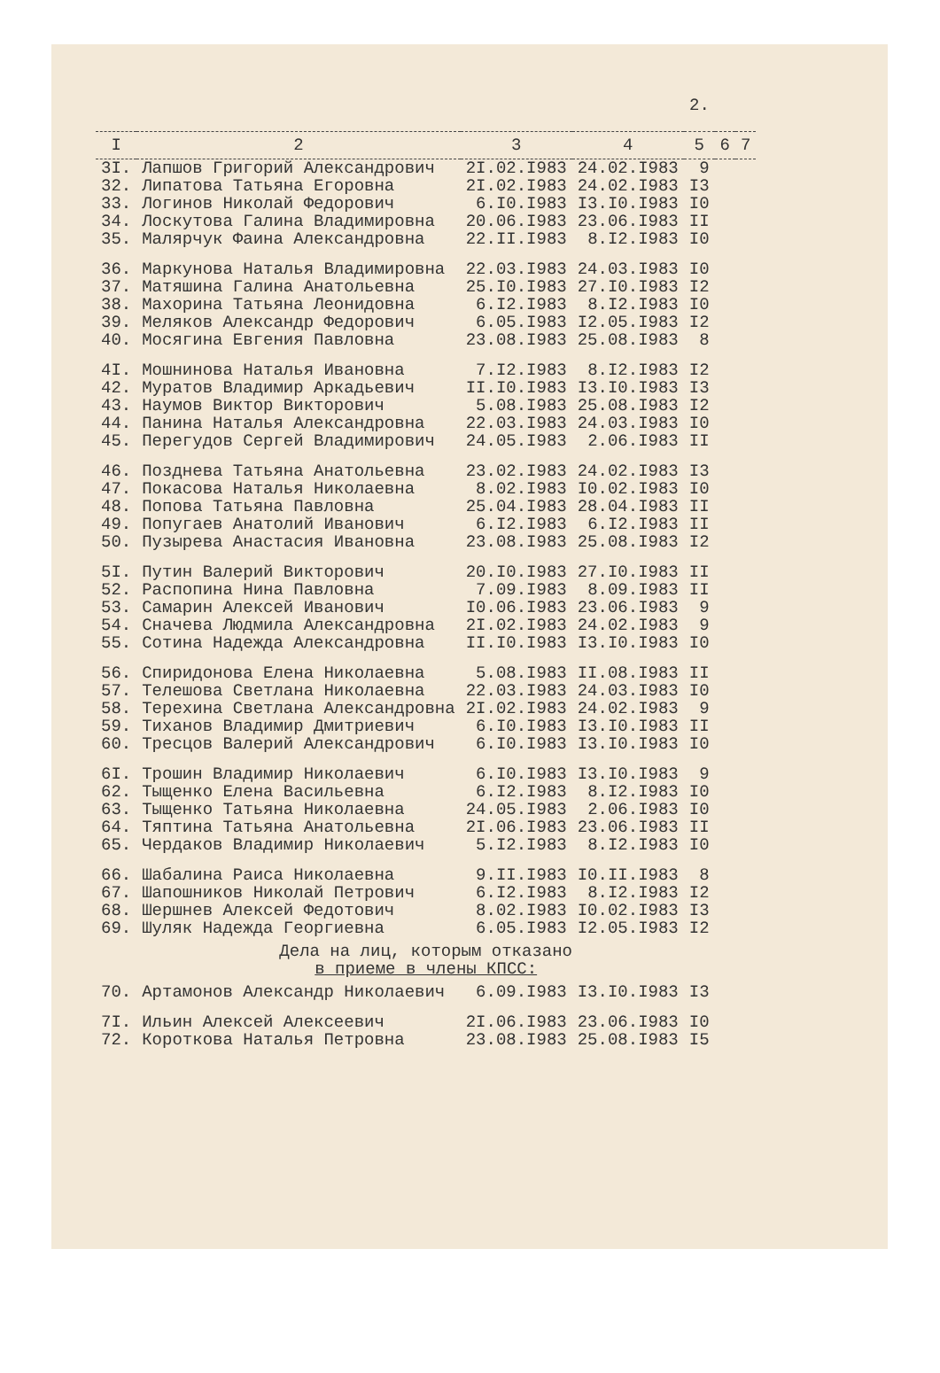2.
| I | 2 | 3 | 4 | 5 | 6 | 7 |
| --- | --- | --- | --- | --- | --- | --- |
| 3I. | Лапшов Григорий Александрович | 2I.02.I983 | 24.02.I983 | 9 | | |
| 32. | Липатова Татьяна Егоровна | 2I.02.I983 | 24.02.I983 | I3 | | |
| 33. | Логинов Николай Федорович | 6.I0.I983 | I3.I0.I983 | I0 | | |
| 34. | Лоскутова Галина Владимировна | 20.06.I983 | 23.06.I983 | II | | |
| 35. | Малярчук Фаина Александровна | 22.II.I983 | 8.I2.I983 | I0 | | |
| 36. | Маркунова Наталья Владимировна | 22.03.I983 | 24.03.I983 | I0 | | |
| 37. | Матяшина Галина Анатольевна | 25.I0.I983 | 27.I0.I983 | I2 | | |
| 38. | Махорина Татьяна Леонидовна | 6.I2.I983 | 8.I2.I983 | I0 | | |
| 39. | Меляков Александр Федорович | 6.05.I983 | I2.05.I983 | I2 | | |
| 40. | Мосягина Евгения Павловна | 23.08.I983 | 25.08.I983 | 8 | | |
| 4I. | Мошнинова Наталья Ивановна | 7.I2.I983 | 8.I2.I983 | I2 | | |
| 42. | Муратов Владимир Аркадьевич | II.I0.I983 | I3.I0.I983 | I3 | | |
| 43. | Наумов Виктор Викторович | 5.08.I983 | 25.08.I983 | I2 | | |
| 44. | Панина Наталья Александровна | 22.03.I983 | 24.03.I983 | I0 | | |
| 45. | Перегудов Сергей Владимирович | 24.05.I983 | 2.06.I983 | II | | |
| 46. | Позднева Татьяна Анатольевна | 23.02.I983 | 24.02.I983 | I3 | | |
| 47. | Покасова Наталья Николаевна | 8.02.I983 | I0.02.I983 | I0 | | |
| 48. | Попова Татьяна Павловна | 25.04.I983 | 28.04.I983 | II | | |
| 49. | Попугаев Анатолий Иванович | 6.I2.I983 | 6.I2.I983 | II | | |
| 50. | Пузырева Анастасия Ивановна | 23.08.I983 | 25.08.I983 | I2 | | |
| 5I. | Путин Валерий Викторович | 20.I0.I983 | 27.I0.I983 | II | | |
| 52. | Распопина Нина Павловна | 7.09.I983 | 8.09.I983 | II | | |
| 53. | Самарин Алексей Иванович | I0.06.I983 | 23.06.I983 | 9 | | |
| 54. | Сначева Людмила Александровна | 2I.02.I983 | 24.02.I983 | 9 | | |
| 55. | Сотина Надежда Александровна | II.I0.I983 | I3.I0.I983 | I0 | | |
| 56. | Спиридонова Елена Николаевна | 5.08.I983 | II.08.I983 | II | | |
| 57. | Телешова Светлана Николаевна | 22.03.I983 | 24.03.I983 | I0 | | |
| 58. | Терехина Светлана Александровна | 2I.02.I983 | 24.02.I983 | 9 | | |
| 59. | Тиханов Владимир Дмитриевич | 6.I0.I983 | I3.I0.I983 | II | | |
| 60. | Тресцов Валерий Александрович | 6.I0.I983 | I3.I0.I983 | I0 | | |
| 6I. | Трошин Владимир Николаевич | 6.I0.I983 | I3.I0.I983 | 9 | | |
| 62. | Тыщенко Елена Васильевна | 6.I2.I983 | 8.I2.I983 | I0 | | |
| 63. | Тыщенко Татьяна Николаевна | 24.05.I983 | 2.06.I983 | I0 | | |
| 64. | Тяптина Татьяна Анатольевна | 2I.06.I983 | 23.06.I983 | II | | |
| 65. | Чердаков Владимир Николаевич | 5.I2.I983 | 8.I2.I983 | I0 | | |
| 66. | Шабалина Раиса Николаевна | 9.II.I983 | I0.II.I983 | 8 | | |
| 67. | Шапошников Николай Петрович | 6.I2.I983 | 8.I2.I983 | I2 | | |
| 68. | Шершнев Алексей Федотович | 8.02.I983 | I0.02.I983 | I3 | | |
| 69. | Шуляк Надежда Георгиевна | 6.05.I983 | I2.05.I983 | I2 | | |
| Дела на лиц, которым отказано в приеме в члены КПСС: | | | | | | |
| 70. | Артамонов Александр Николаевич | 6.09.I983 | I3.I0.I983 | I3 | | |
| 7I. | Ильин Алексей Алексеевич | 2I.06.I983 | 23.06.I983 | I0 | | |
| 72. | Короткова Наталья Петровна | 23.08.I983 | 25.08.I983 | I5 | | |